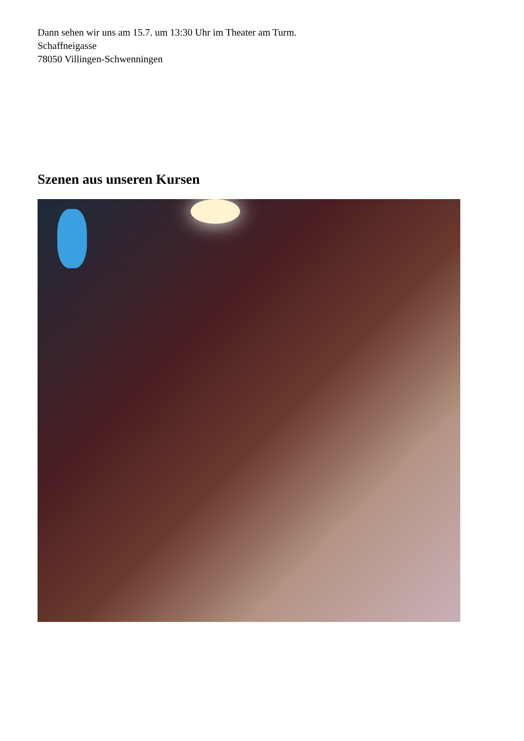Dann sehen wir uns am 15.7. um 13:30 Uhr im Theater am Turm.
Schaffneigasse
78050 Villingen-Schwenningen
Szenen aus unseren Kursen